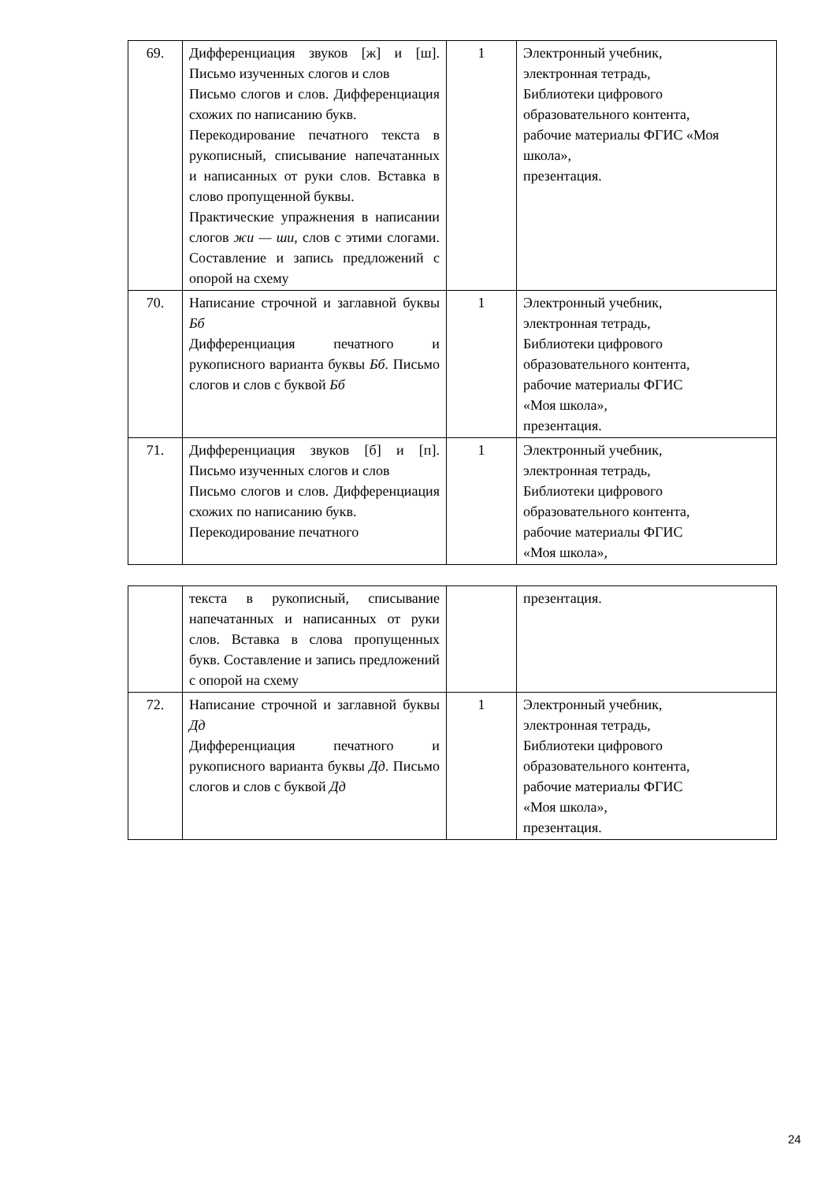| 69. | Дифференциация звуков [ж] и [ш]. Письмо изученных слогов и слов Письмо слогов и слов. Дифференциация схожих по написанию букв. Перекодирование печатного текста в рукописный, списывание напечатанных и написанных от руки слов. Вставка в слово пропущенной буквы. Практические упражнения в написании слогов жи — ши , слов с этими слогами. Составление и запись предложений с опорой на схему | 1 | Электронный учебник, электронная тетрадь, Библиотеки цифрового образовательного контента, рабочие материалы ФГИС «Моя школа», презентация. |
| 70. | Написание строчной и заглавной буквы Бб Дифференциация печатного и рукописного варианта буквы Бб . Письмо слогов и слов с буквой Бб | 1 | Электронный учебник, электронная тетрадь, Библиотеки цифрового образовательного контента, рабочие материалы ФГИС «Моя школа», презентация. |
| 71. | Дифференциация звуков [б] и [п]. Письмо изученных слогов и слов Письмо слогов и слов. Дифференциация схожих по написанию букв. Перекодирование печатного | 1 | Электронный учебник, электронная тетрадь, Библиотеки цифрового образовательного контента, рабочие материалы ФГИС «Моя школа», |
| | текста в рукописный, списывание напечатанных и написанных от руки слов. Вставка в слова пропущенных букв. Составление и запись предложений с опорой на схему | | презентация. |
| 72. | Написание строчной и заглавной буквы Дд Дифференциация печатного и рукописного варианта буквы Дд . Письмо слогов и слов с буквой Дд | 1 | Электронный учебник, электронная тетрадь, Библиотеки цифрового образовательного контента, рабочие материалы ФГИС «Моя школа», презентация. |
24